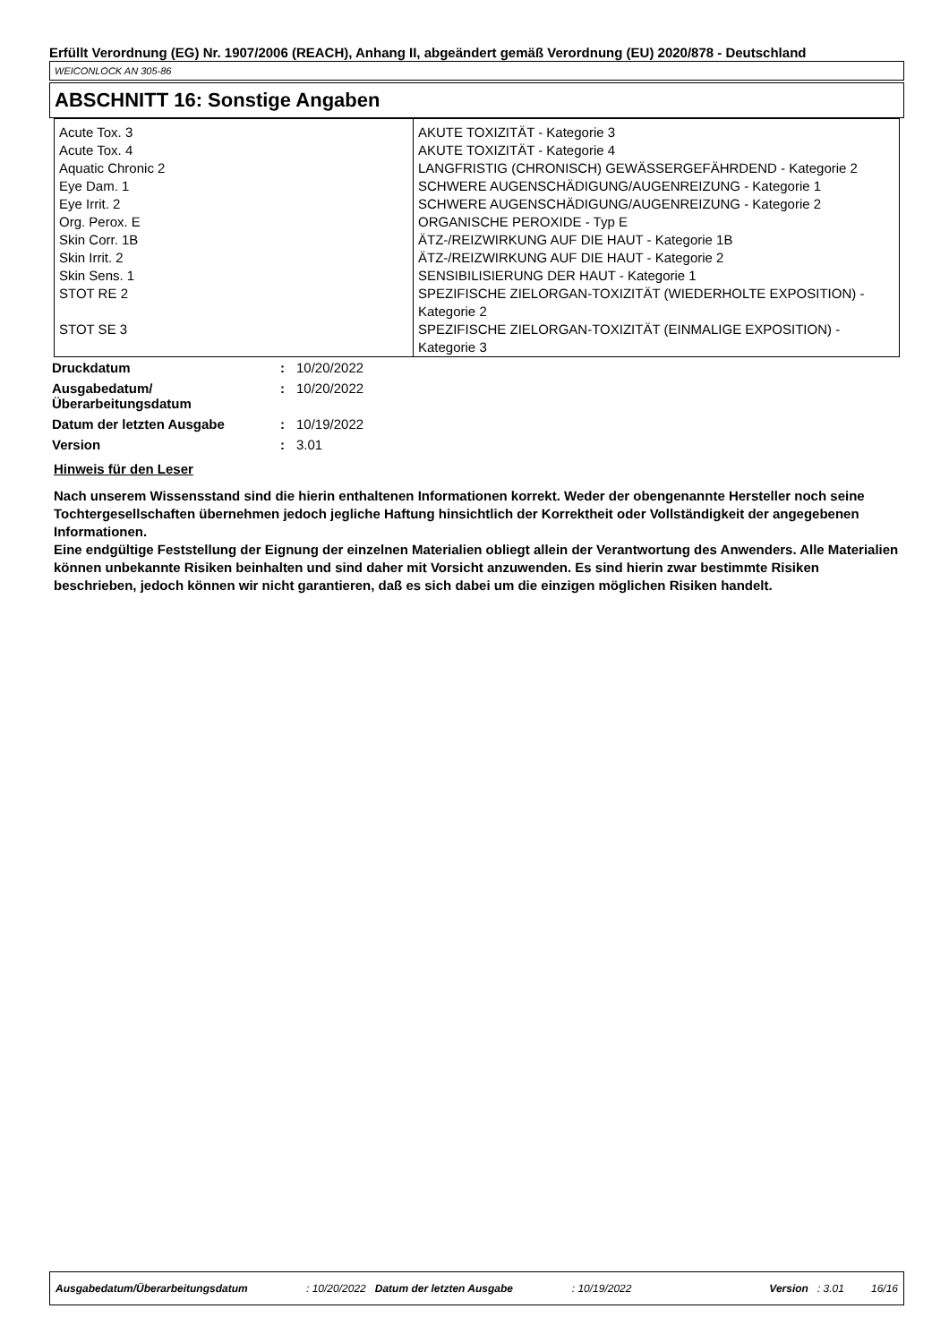Erfüllt Verordnung (EG) Nr. 1907/2006 (REACH), Anhang II, abgeändert gemäß Verordnung (EU) 2020/878 - Deutschland
WEICONLOCK AN 305-86
ABSCHNITT 16: Sonstige Angaben
| Acute Tox. 3 | AKUTE TOXIZITÄT - Kategorie 3 |
| Acute Tox. 4 | AKUTE TOXIZITÄT - Kategorie 4 |
| Aquatic Chronic 2 | LANGFRISTIG (CHRONISCH) GEWÄSSERGEFÄHRDEND - Kategorie 2 |
| Eye Dam. 1 | SCHWERE AUGENSCHÄDIGUNG/AUGENREIZUNG - Kategorie 1 |
| Eye Irrit. 2 | SCHWERE AUGENSCHÄDIGUNG/AUGENREIZUNG - Kategorie 2 |
| Org. Perox. E | ORGANISCHE PEROXIDE - Typ E |
| Skin Corr. 1B | ÄTZ-/REIZWIRKUNG AUF DIE HAUT - Kategorie 1B |
| Skin Irrit. 2 | ÄTZ-/REIZWIRKUNG AUF DIE HAUT - Kategorie 2 |
| Skin Sens. 1 | SENSIBILISIERUNG DER HAUT - Kategorie 1 |
| STOT RE 2 | SPEZIFISCHE ZIELORGAN-TOXIZITÄT (WIEDERHOLTE EXPOSITION) - Kategorie 2 |
| STOT SE 3 | SPEZIFISCHE ZIELORGAN-TOXIZITÄT (EINMALIGE EXPOSITION) - Kategorie 3 |
| Druckdatum | : | 10/20/2022 |
| Ausgabedatum/ Überarbeitungsdatum | : | 10/20/2022 |
| Datum der letzten Ausgabe | : | 10/19/2022 |
| Version | : | 3.01 |
Hinweis für den Leser
Nach unserem Wissensstand sind die hierin enthaltenen Informationen korrekt. Weder der obengenannte Hersteller noch seine Tochtergesellschaften übernehmen jedoch jegliche Haftung hinsichtlich der Korrektheit oder Vollständigkeit der angegebenen Informationen.
Eine endgültige Feststellung der Eignung der einzelnen Materialien obliegt allein der Verantwortung des Anwenders. Alle Materialien können unbekannte Risiken beinhalten und sind daher mit Vorsicht anzuwenden. Es sind hierin zwar bestimmte Risiken beschrieben, jedoch können wir nicht garantieren, daß es sich dabei um die einzigen möglichen Risiken handelt.
Ausgabedatum/Überarbeitungsdatum: 10/20/2022 Datum der letzten Ausgabe: 10/19/2022 Version: 3.01 16/16